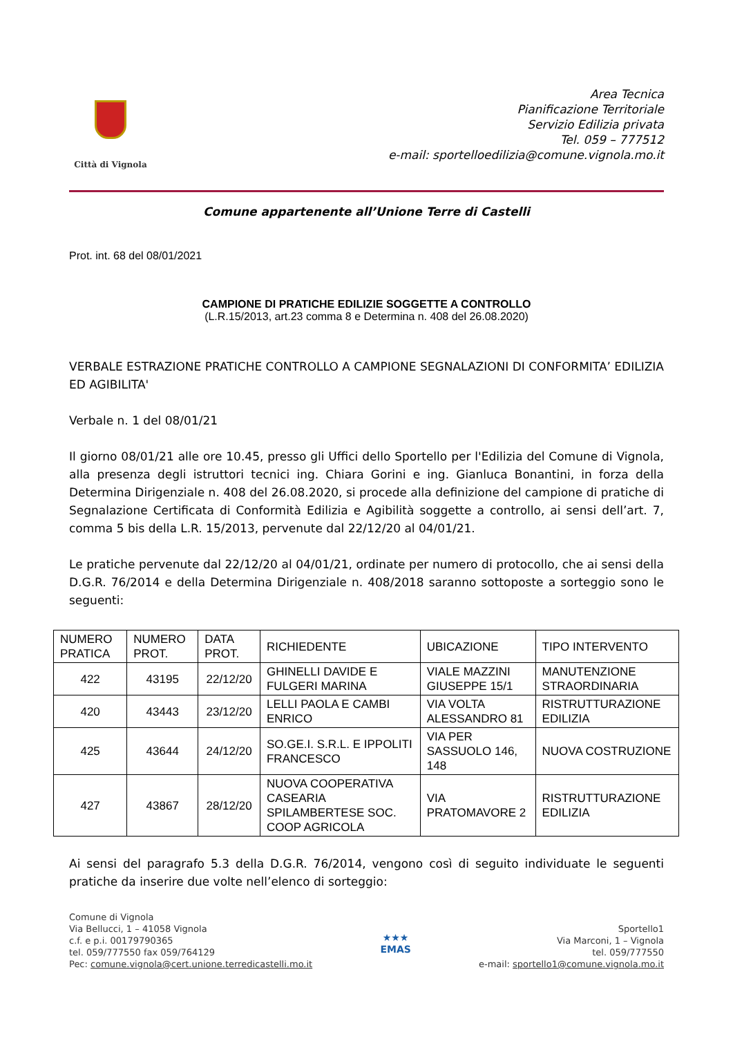Città di Vignola
Area Tecnica
Pianificazione Territoriale
Servizio Edilizia privata
Tel. 059 – 777512
e-mail: sportelloedilizia@comune.vignola.mo.it
Comune appartenente all’Unione Terre di Castelli
Prot. int. 68 del 08/01/2021
CAMPIONE DI PRATICHE EDILIZIE SOGGETTE A CONTROLLO
(L.R.15/2013, art.23 comma 8 e Determina n. 408 del 26.08.2020)
VERBALE ESTRAZIONE PRATICHE CONTROLLO A CAMPIONE SEGNALAZIONI DI CONFORMITA’ EDILIZIA ED AGIBILITA'
Verbale n. 1 del 08/01/21
Il giorno 08/01/21 alle ore 10.45, presso gli Uffici dello Sportello per l'Edilizia del Comune di Vignola, alla presenza degli istruttori tecnici ing. Chiara Gorini e ing. Gianluca Bonantini, in forza della Determina Dirigenziale n. 408 del 26.08.2020, si procede alla definizione del campione di pratiche di Segnalazione Certificata di Conformità Edilizia e Agibilità soggette a controllo, ai sensi dell’art. 7, comma 5 bis della L.R. 15/2013, pervenute dal 22/12/20 al 04/01/21.
Le pratiche pervenute dal 22/12/20 al 04/01/21, ordinate per numero di protocollo, che ai sensi della D.G.R. 76/2014 e della Determina Dirigenziale n. 408/2018 saranno sottoposte a sorteggio sono le seguenti:
| NUMERO PRATICA | NUMERO PROT. | DATA PROT. | RICHIEDENTE | UBICAZIONE | TIPO INTERVENTO |
| --- | --- | --- | --- | --- | --- |
| 422 | 43195 | 22/12/20 | GHINELLI DAVIDE E FULGERI MARINA | VIALE MAZZINI GIUSEPPE 15/1 | MANUTENZIONE STRAORDINARIA |
| 420 | 43443 | 23/12/20 | LELLI PAOLA E CAMBI ENRICO | VIA VOLTA ALESSANDRO 81 | RISTRUTTURAZIONE EDILIZIA |
| 425 | 43644 | 24/12/20 | SO.GE.I. S.R.L. E IPPOLITI FRANCESCO | VIA PER SASSUOLO 146, 148 | NUOVA COSTRUZIONE |
| 427 | 43867 | 28/12/20 | NUOVA COOPERATIVA CASEARIA SPILAMBERTESE SOC. COOP AGRICOLA | VIA PRATOMAVORE 2 | RISTRUTTURAZIONE EDILIZIA |
Ai sensi del paragrafo 5.3 della D.G.R. 76/2014, vengono così di seguito individuate le seguenti pratiche da inserire due volte nell’elenco di sorteggio:
Comune di Vignola
Via Bellucci, 1 – 41058 Vignola
c.f. e p.i. 00179790365
tel. 059/777550 fax 059/764129
Pec: comune.vignola@cert.unione.terredicastelli.mo.it
★★★
EMAS
Sportello1
Via Marconi, 1 – Vignola
tel. 059/777550
e-mail: sportello1@comune.vignola.mo.it